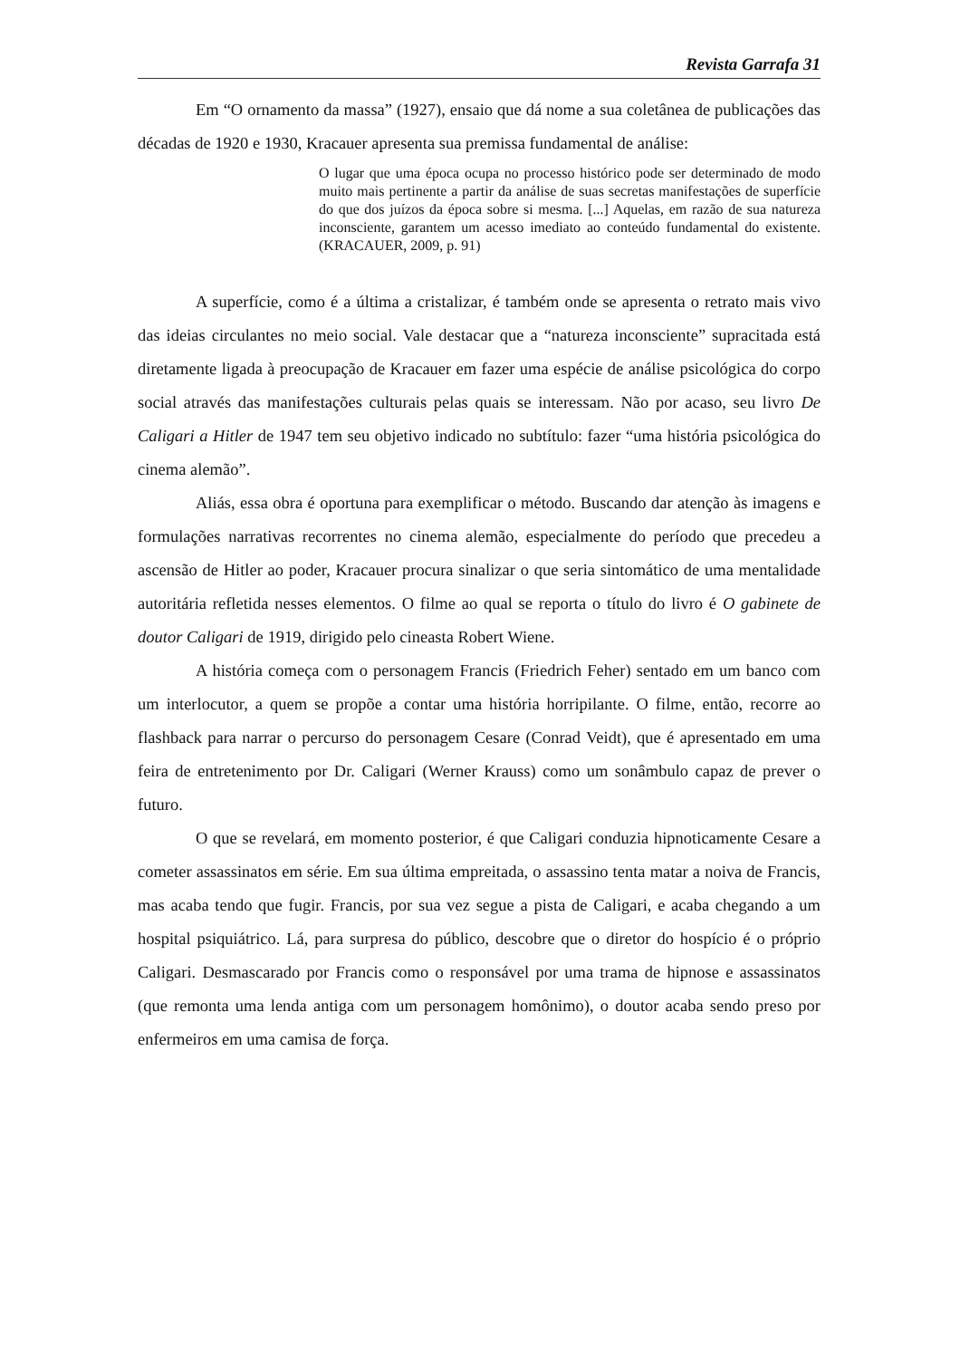Revista Garrafa 31
Em “O ornamento da massa” (1927), ensaio que dá nome a sua coletânea de publicações das décadas de 1920 e 1930, Kracauer apresenta sua premissa fundamental de análise:
O lugar que uma época ocupa no processo histórico pode ser determinado de modo muito mais pertinente a partir da análise de suas secretas manifestações de superfície do que dos juízos da época sobre si mesma. [...] Aquelas, em razão de sua natureza inconsciente, garantem um acesso imediato ao conteúdo fundamental do existente. (KRACAUER, 2009, p. 91)
A superfície, como é a última a cristalizar, é também onde se apresenta o retrato mais vivo das ideias circulantes no meio social. Vale destacar que a “natureza inconsciente” supracitada está diretamente ligada à preocupação de Kracauer em fazer uma espécie de análise psicológica do corpo social através das manifestações culturais pelas quais se interessam. Não por acaso, seu livro De Caligari a Hitler de 1947 tem seu objetivo indicado no subtítulo: fazer “uma história psicológica do cinema alemão”.
Aliás, essa obra é oportuna para exemplificar o método. Buscando dar atenção às imagens e formulações narrativas recorrentes no cinema alemão, especialmente do período que precedeu a ascensão de Hitler ao poder, Kracauer procura sinalizar o que seria sintomático de uma mentalidade autoritária refletida nesses elementos. O filme ao qual se reporta o título do livro é O gabinete de doutor Caligari de 1919, dirigido pelo cineasta Robert Wiene.
A história começa com o personagem Francis (Friedrich Feher) sentado em um banco com um interlocutor, a quem se propõe a contar uma história horripilante. O filme, então, recorre ao flashback para narrar o percurso do personagem Cesare (Conrad Veidt), que é apresentado em uma feira de entretenimento por Dr. Caligari (Werner Krauss) como um sonâmbulo capaz de prever o futuro.
O que se revelará, em momento posterior, é que Caligari conduzia hipnoticamente Cesare a cometer assassinatos em série. Em sua última empreitada, o assassino tenta matar a noiva de Francis, mas acaba tendo que fugir. Francis, por sua vez segue a pista de Caligari, e acaba chegando a um hospital psiquiátrico. Lá, para surpresa do público, descobre que o diretor do hospício é o próprio Caligari. Desmascarado por Francis como o responsável por uma trama de hipnose e assassinatos (que remonta uma lenda antiga com um personagem homônimo), o doutor acaba sendo preso por enfermeiros em uma camisa de força.